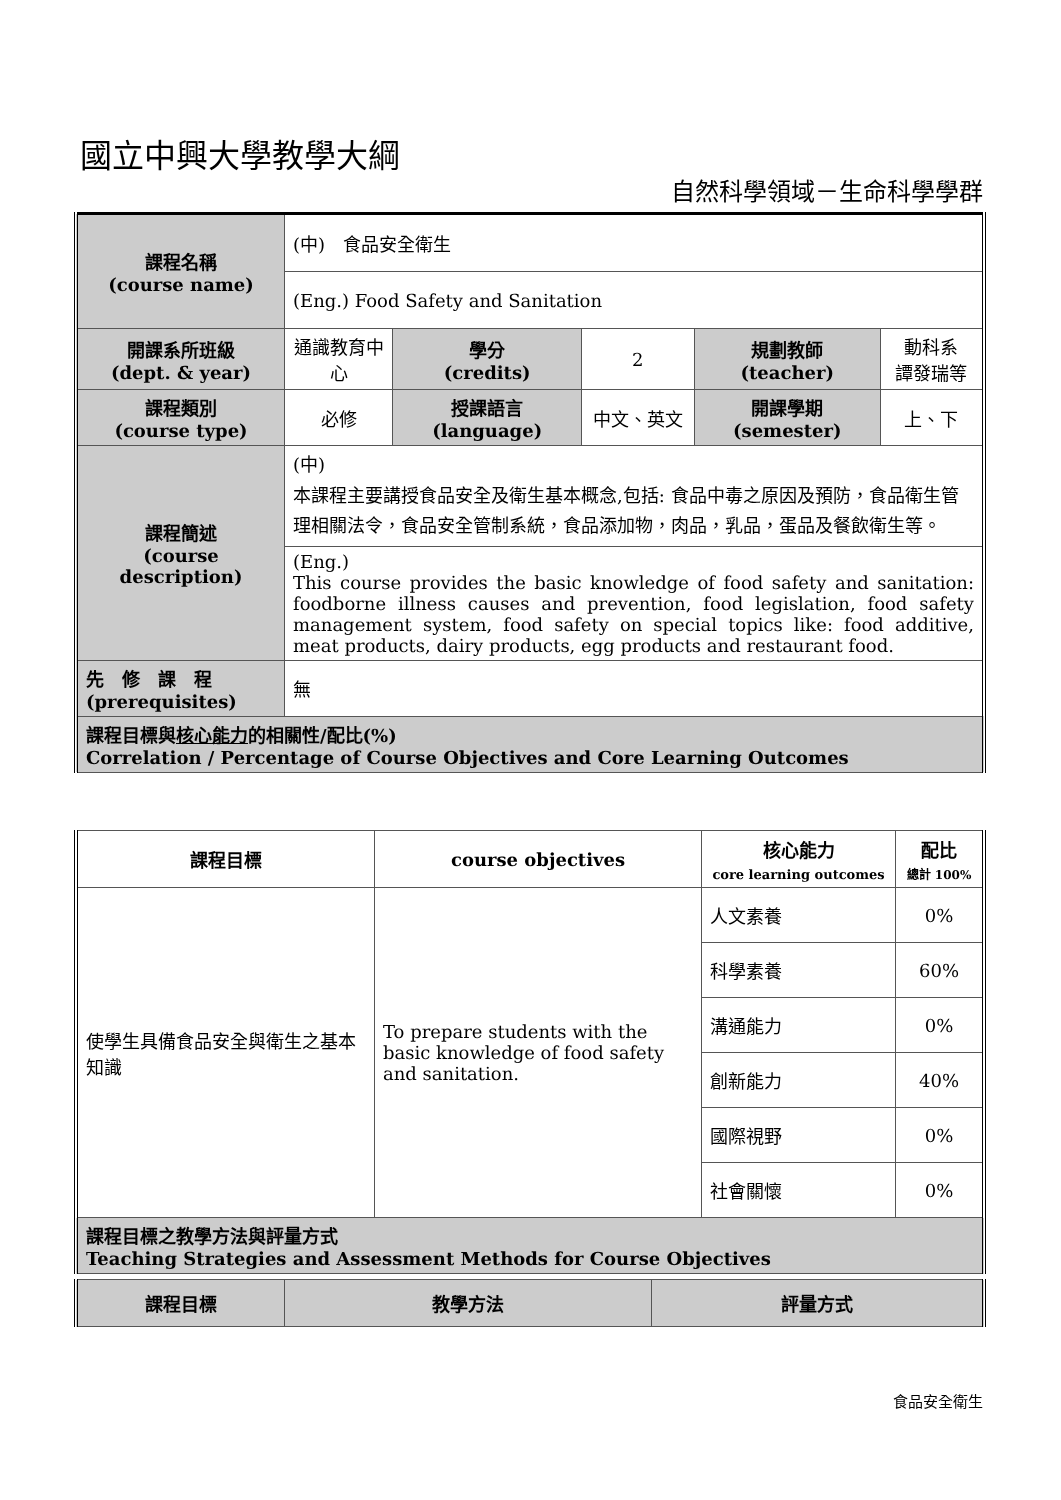國立中興大學教學大綱
自然科學領域－生命科學學群
| 課程名稱 (course name) | (中) 食品安全衛生 | | | | |
| | (Eng.) Food Safety and Sanitation | | | | |
| 開課系所班級 (dept. & year) | 通識教育中心 | 學分 (credits) | 2 | 規劃教師 (teacher) | 動科系 譚發瑞等 |
| 課程類別 (course type) | 必修 | 授課語言 (language) | 中文、英文 | 開課學期 (semester) | 上、下 |
| 課程簡述 (course description) | (中) 本課程主要講授食品安全及衛生基本概念,包括: 食品中毒之原因及預防，食品衛生管理相關法令，食品安全管制系統，食品添加物，肉品，乳品，蛋品及餐飲衛生等。 | | | | |
| | (Eng.) This course provides the basic knowledge of food safety and sanitation: foodborne illness causes and prevention, food legislation, food safety management system, food safety on special topics like: food additive, meat products, dairy products, egg products and restaurant food. | | | | |
| 先 修 課 程 (prerequisites) | 無 | | | | |
| 課程目標與 核心能力 的相關性/配比(%) Correlation / Percentage of Course Objectives and Core Learning Outcomes | | | | | |
| 課程目標 | course objectives | 核心能力 core learning outcomes | 配比 總計 100% |
| --- | --- | --- | --- |
| 使學生具備食品安全與衛生之基本知識 | To prepare students with the basic knowledge of food safety and sanitation. | 人文素養 | 0% |
| | | 科學素養 | 60% |
| | | 溝通能力 | 0% |
| | | 創新能力 | 40% |
| | | 國際視野 | 0% |
| | | 社會關懷 | 0% |
| 課程目標之教學方法與評量方式 Teaching Strategies and Assessment Methods for Course Objectives | | | |
| 課程目標 | 教學方法 | 評量方式 |
| --- | --- | --- |
食品安全衛生